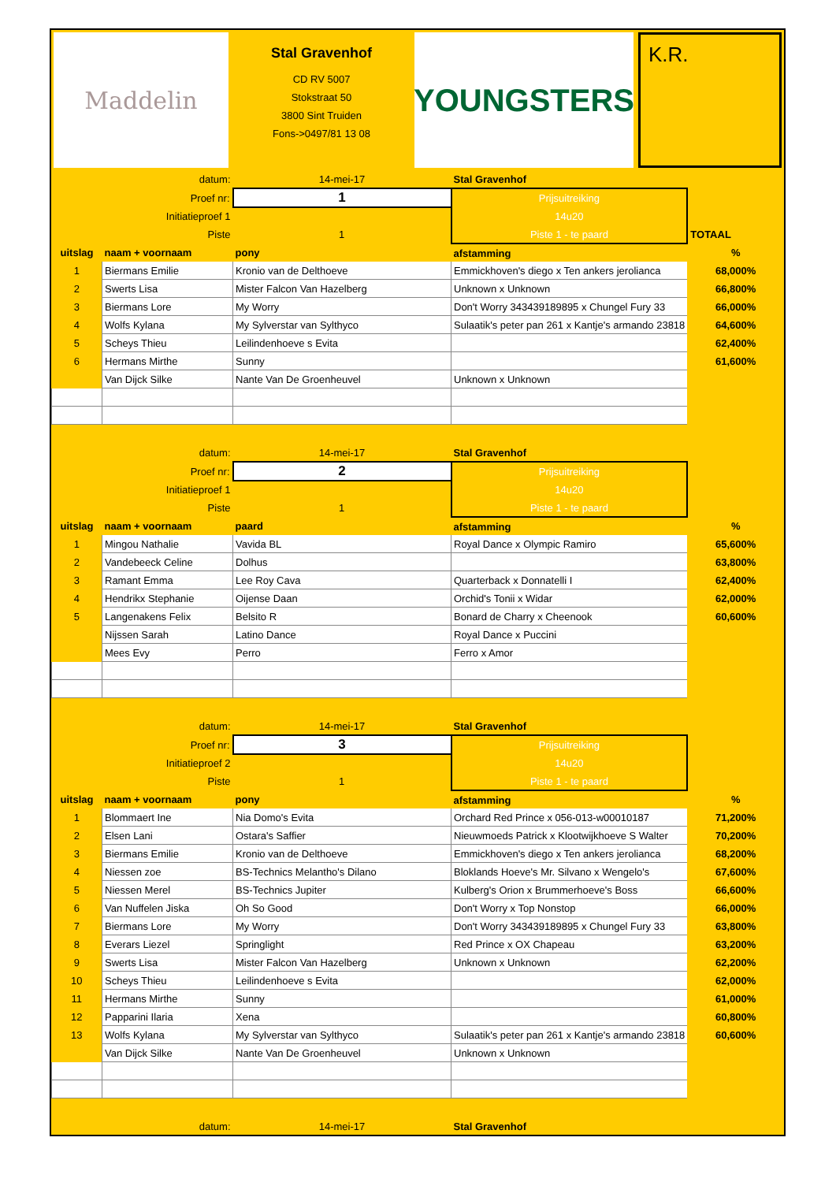Maddelin
Stal Gravenhof
CD RV 5007
Stokstraat 50
3800 Sint Truiden
Fons->0497/81 13 08
YOUNGSTERS
K.R.
| datum: | | 14-mei-17 | Stal Gravenhof | |
| Proef nr: | | 1 | Prijsuitreiking | |
| Initiatieproef 1 | | | 14u20 | |
| Piste | | 1 | Piste 1 - te paard | TOTAAL |
| uitslag | naam + voornaam | pony | afstamming | % |
| 1 | Biermans Emilie | Kronio van de Delthoeve | Emmickhoven's diego x Ten ankers jerolianca | 68,000% |
| 2 | Swerts Lisa | Mister Falcon Van Hazelberg | Unknown x Unknown | 66,800% |
| 3 | Biermans Lore | My Worry | Don't Worry 343439189895 x Chungel Fury 33 | 66,000% |
| 4 | Wolfs Kylana | My Sylverstar van Sylthyco | Sulaatik's peter pan 261 x Kantje's armando 23818 | 64,600% |
| 5 | Scheys Thieu | Leilindenhoeve s Evita | | 62,400% |
| 6 | Hermans Mirthe | Sunny | | 61,600% |
| | Van Dijck Silke | Nante Van De Groenheuvel | Unknown x Unknown | |
| datum: | | 14-mei-17 | Stal Gravenhof | |
| Proef nr: | | 2 | Prijsuitreiking | |
| Initiatieproef 1 | | | 14u20 | |
| Piste | | 1 | Piste 1 - te paard | |
| uitslag | naam + voornaam | paard | afstamming | % |
| 1 | Mingou Nathalie | Vavida BL | Royal Dance x Olympic Ramiro | 65,600% |
| 2 | Vandebeeck Celine | Dolhus | | 63,800% |
| 3 | Ramant Emma | Lee Roy Cava | Quarterback x Donnatelli I | 62,400% |
| 4 | Hendrikx Stephanie | Oijense Daan | Orchid's Tonii x Widar | 62,000% |
| 5 | Langenakens Felix | Belsito R | Bonard de Charry x Cheenook | 60,600% |
| | Nijssen Sarah | Latino Dance | Royal Dance x Puccini | |
| | Mees Evy | Perro | Ferro x Amor | |
| datum: | | 14-mei-17 | Stal Gravenhof | |
| Proef nr: | | 3 | Prijsuitreiking | |
| Initiatieproef 2 | | | 14u20 | |
| Piste | | 1 | Piste 1 - te paard | |
| uitslag | naam + voornaam | pony | afstamming | % |
| 1 | Blommaert Ine | Nia Domo's Evita | Orchard Red Prince x 056-013-w00010187 | 71,200% |
| 2 | Elsen Lani | Ostara's Saffier | Nieuwmoeds Patrick x Klootwijkhoeve S Walter | 70,200% |
| 3 | Biermans Emilie | Kronio van de Delthoeve | Emmickhoven's diego x Ten ankers jerolianca | 68,200% |
| 4 | Niessen zoe | BS-Technics Melantho's Dilano | Bloklands Hoeve's Mr. Silvano x Wengelo's | 67,600% |
| 5 | Niessen Merel | BS-Technics Jupiter | Kulberg's Orion x Brummerhoeve's Boss | 66,600% |
| 6 | Van Nuffelen Jiska | Oh So Good | Don't Worry x Top Nonstop | 66,000% |
| 7 | Biermans Lore | My Worry | Don't Worry 343439189895 x Chungel Fury 33 | 63,800% |
| 8 | Everars Liezel | Springlight | Red Prince x OX Chapeau | 63,200% |
| 9 | Swerts Lisa | Mister Falcon Van Hazelberg | Unknown x Unknown | 62,200% |
| 10 | Scheys Thieu | Leilindenhoeve s Evita | | 62,000% |
| 11 | Hermans Mirthe | Sunny | | 61,000% |
| 12 | Papparini Ilaria | Xena | | 60,800% |
| 13 | Wolfs Kylana | My Sylverstar van Sylthyco | Sulaatik's peter pan 261 x Kantje's armando 23818 | 60,600% |
| | Van Dijck Silke | Nante Van De Groenheuvel | Unknown x Unknown | |
| datum: | | 14-mei-17 | Stal Gravenhof | |